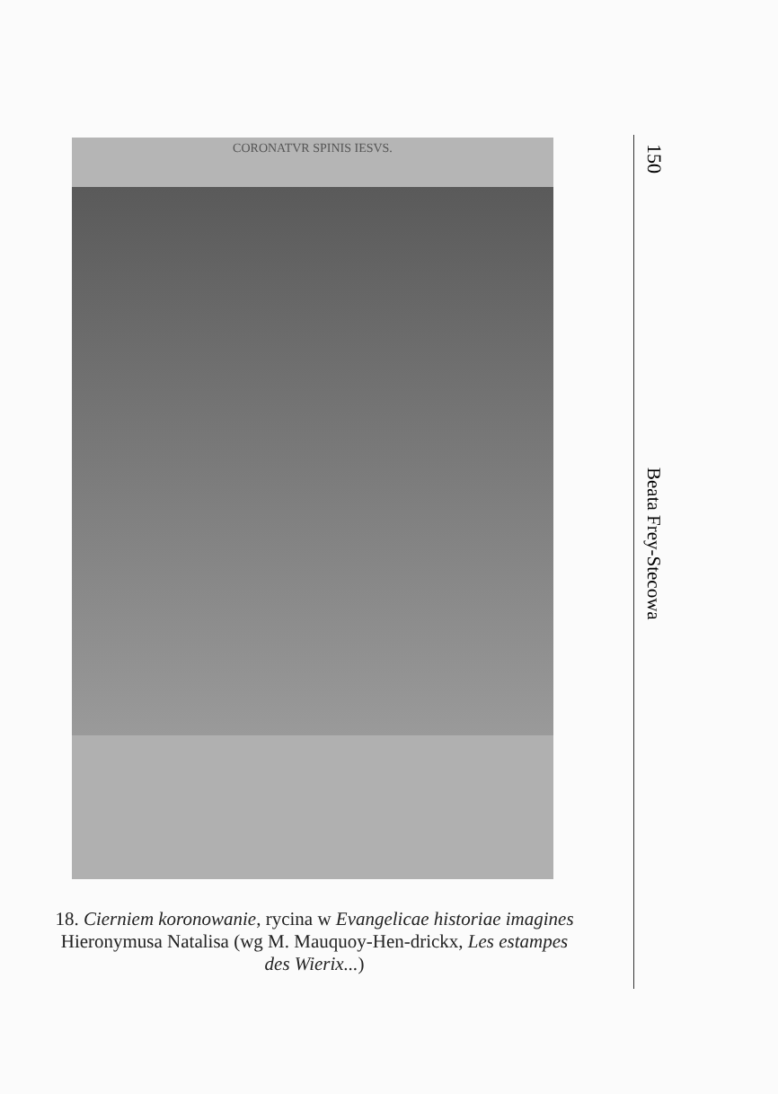CORONATVR SPINIS IESVS.
150
Beata Frey-Stecowa
18. Cierniem koronowanie, rycina w Evangelicae historiae imagines Hieronymusa Natalisa (wg M. Mauquoy-Hen-drickx, Les estampes des Wierix...)